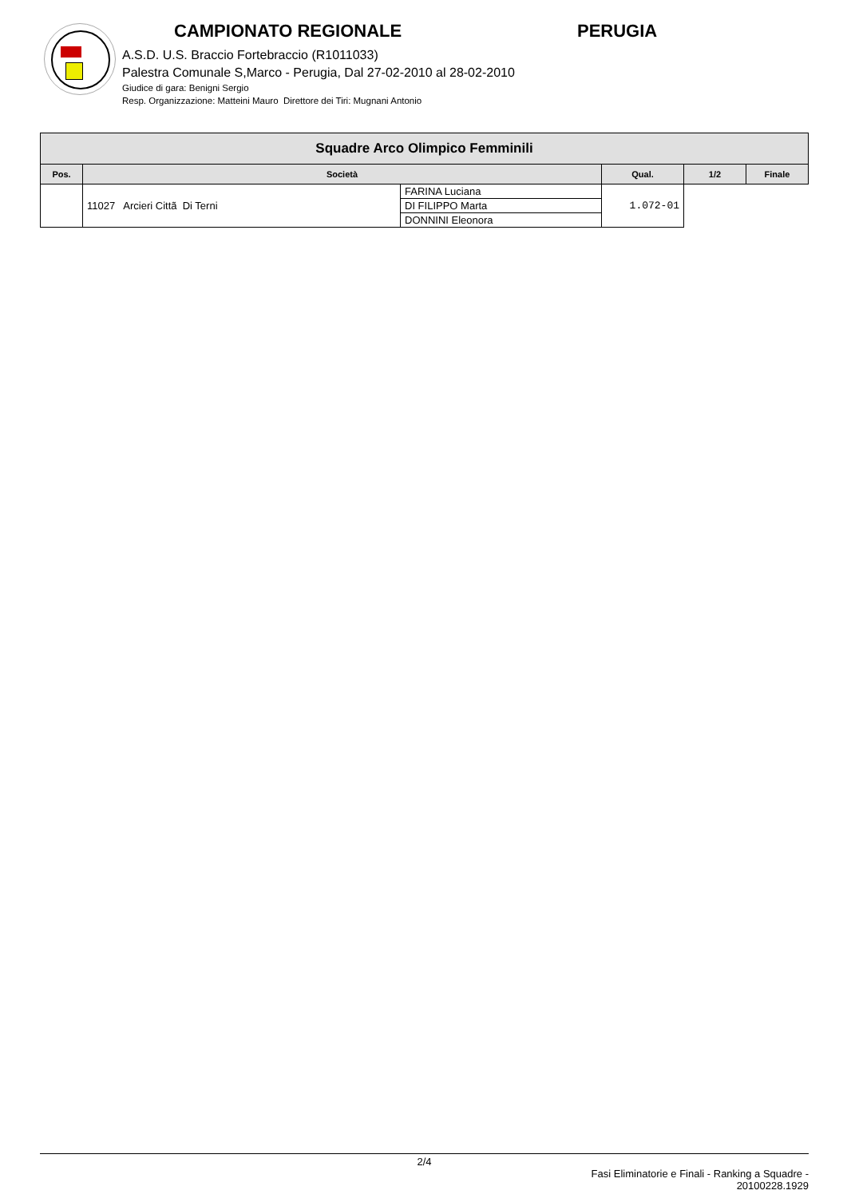CAMPIONATO REGIONALE PERUGIA
A.S.D. U.S. Braccio Fortebraccio (R1011033)
Palestra Comunale S,Marco - Perugia, Dal 27-02-2010 al 28-02-2010
Giudice di gara: Benigni Sergio
Resp. Organizzazione: Matteini Mauro Direttore dei Tiri: Mugnani Antonio
| Squadre Arco Olimpico Femminili | | | | | |
| Pos. | Società | | Qual. | 1/2 | Finale |
| | 11027 Arcieri Cittã Di Terni | FARINA Luciana | 1.072-01 | | |
| | | DI FILIPPO Marta | | | |
| | | DONNINI Eleonora | | | |
2/4
Fasi Eliminatorie e Finali - Ranking a Squadre -
20100228.1929